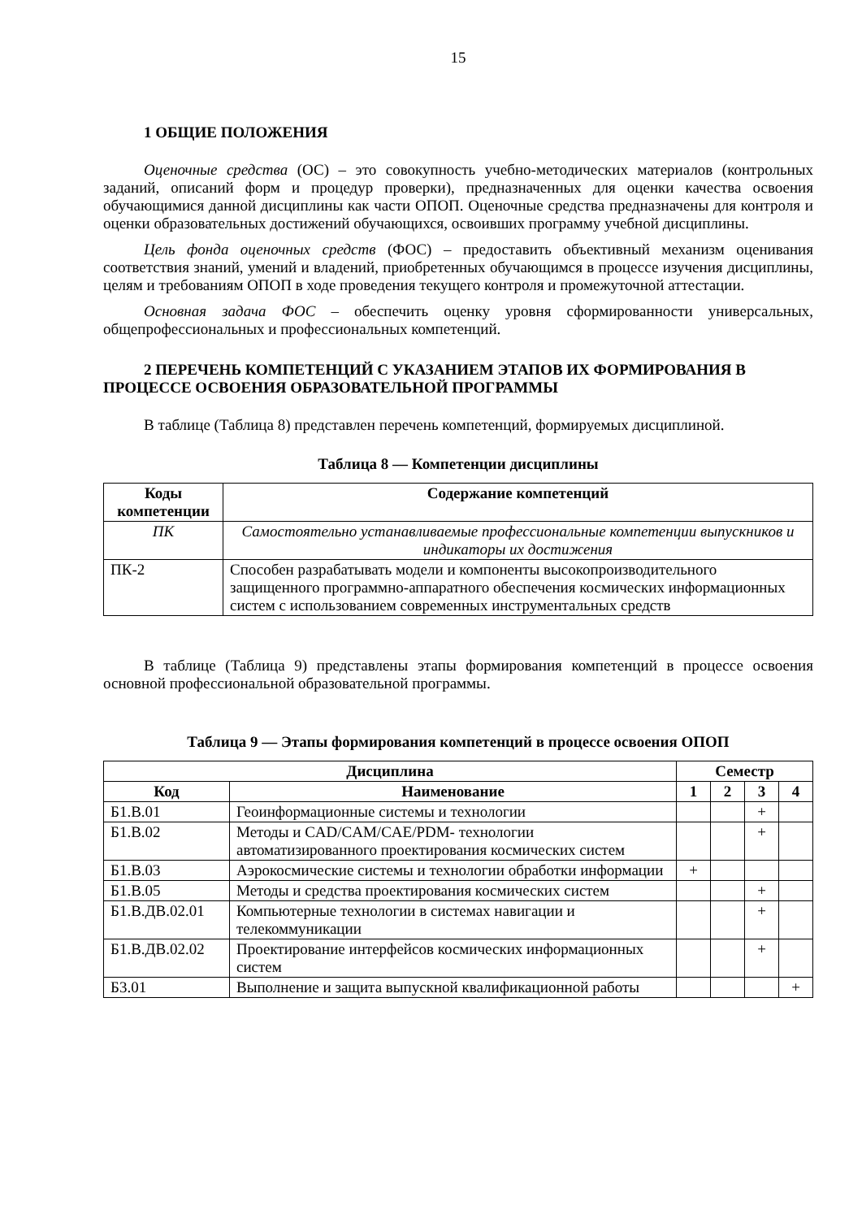15
1 ОБЩИЕ ПОЛОЖЕНИЯ
Оценочные средства (ОС) – это совокупность учебно-методических материалов (контрольных заданий, описаний форм и процедур проверки), предназначенных для оценки качества освоения обучающимися данной дисциплины как части ОПОП. Оценочные средства предназначены для контроля и оценки образовательных достижений обучающихся, освоивших программу учебной дисциплины.
Цель фонда оценочных средств (ФОС) – предоставить объективный механизм оценивания соответствия знаний, умений и владений, приобретенных обучающимся в процессе изучения дисциплины, целям и требованиям ОПОП в ходе проведения текущего контроля и промежуточной аттестации.
Основная задача ФОС – обеспечить оценку уровня сформированности универсальных, общепрофессиональных и профессиональных компетенций.
2 ПЕРЕЧЕНЬ КОМПЕТЕНЦИЙ С УКАЗАНИЕМ ЭТАПОВ ИХ ФОРМИРОВАНИЯ В ПРОЦЕССЕ ОСВОЕНИЯ ОБРАЗОВАТЕЛЬНОЙ ПРОГРАММЫ
В таблице (Таблица 8) представлен перечень компетенций, формируемых дисциплиной.
Таблица 8 — Компетенции дисциплины
| Коды компетенции | Содержание компетенций |
| --- | --- |
| ПК | Самостоятельно устанавливаемые профессиональные компетенции выпускников и индикаторы их достижения |
| ПК-2 | Способен разрабатывать модели и компоненты высокопроизводительного защищенного программно-аппаратного обеспечения космических информационных систем с использованием современных инструментальных средств |
В таблице (Таблица 9) представлены этапы формирования компетенций в процессе освоения основной профессиональной образовательной программы.
Таблица 9 — Этапы формирования компетенций в процессе освоения ОПОП
| Дисциплина | | Семестр | | | |
| --- | --- | --- | --- | --- | --- |
| Код | Наименование | 1 | 2 | 3 | 4 |
| Б1.В.01 | Геоинформационные системы и технологии | | | + | |
| Б1.В.02 | Методы и CAD/CAM/CAE/PDM- технологии автоматизированного проектирования космических систем | | | + | |
| Б1.В.03 | Аэрокосмические системы и технологии обработки информации | + | | | |
| Б1.В.05 | Методы и средства проектирования космических систем | | | + | |
| Б1.В.ДВ.02.01 | Компьютерные технологии в системах навигации и телекоммуникации | | | + | |
| Б1.В.ДВ.02.02 | Проектирование интерфейсов космических информационных систем | | | + | |
| Б3.01 | Выполнение и защита выпускной квалификационной работы | | | | + |